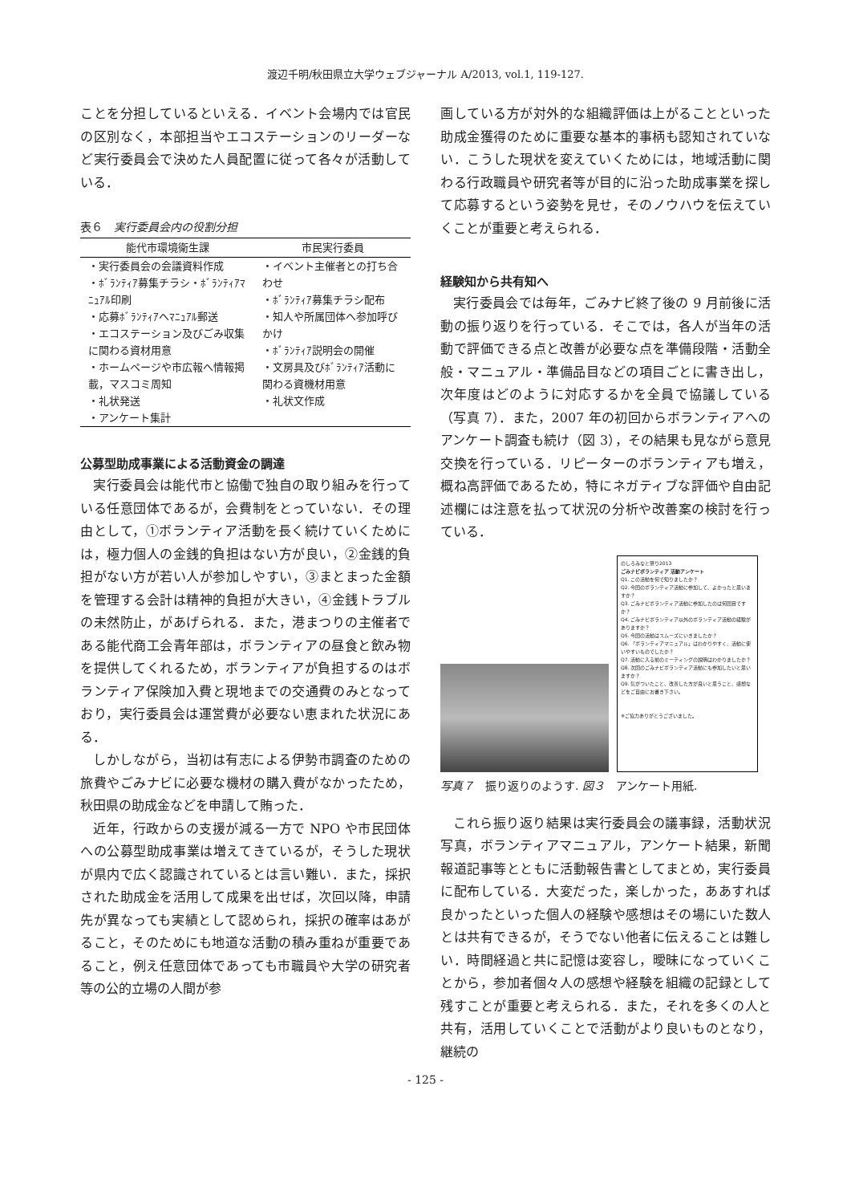渡辺千明/秋田県立大学ウェブジャーナル A/2013, vol.1, 119-127.
ことを分担しているといえる．イベント会場内では官民の区別なく，本部担当やエコステーションのリーダーなど実行委員会で決めた人員配置に従って各々が活動している．
表６　実行委員会内の役割分担
| 能代市環境衛生課 | 市民実行委員 |
| --- | --- |
| ・実行委員会の会議資料作成 ・ﾎﾞﾗﾝﾃｨｱ募集チラシ・ﾎﾞﾗﾝﾃｨｱﾏﾆｭｱﾙ印刷 ・応募ﾎﾞﾗﾝﾃｨｱへﾏﾆｭｱﾙ郵送 ・エコステーション及びごみ収集に関わる資材用意 ・ホームページや市広報へ情報掲載，マスコミ周知 ・礼状発送 ・アンケート集計 | ・イベント主催者との打ち合わせ ・ﾎﾞﾗﾝﾃｨｱ募集チラシ配布 ・知人や所属団体へ参加呼びかけ ・ﾎﾞﾗﾝﾃｨｱ説明会の開催 ・文房具及びﾎﾞﾗﾝﾃｨｱ活動に関わる資機材用意 ・礼状文作成 |
公募型助成事業による活動資金の調達
実行委員会は能代市と協働で独自の取り組みを行っている任意団体であるが，会費制をとっていない．その理由として，①ボランティア活動を長く続けていくためには，極力個人の金銭的負担はない方が良い，②金銭的負担がない方が若い人が参加しやすい，③まとまった金額を管理する会計は精神的負担が大きい，④金銭トラブルの未然防止，があげられる．また，港まつりの主催者である能代商工会青年部は，ボランティアの昼食と飲み物を提供してくれるため，ボランティアが負担するのはボランティア保険加入費と現地までの交通費のみとなっており，実行委員会は運営費が必要ない恵まれた状況にある．
しかしながら，当初は有志による伊勢市調査のための旅費やごみナビに必要な機材の購入費がなかったため，秋田県の助成金などを申請して賄った．
近年，行政からの支援が減る一方で NPO や市民団体への公募型助成事業は増えてきているが，そうした現状が県内で広く認識されているとは言い難い．また，採択された助成金を活用して成果を出せば，次回以降，申請先が異なっても実績として認められ，採択の確率はあがること，そのためにも地道な活動の積み重ねが重要であること，例え任意団体であっても市職員や大学の研究者等の公的立場の人間が参
画している方が対外的な組織評価は上がることといった助成金獲得のために重要な基本的事柄も認知されていない．こうした現状を変えていくためには，地域活動に関わる行政職員や研究者等が目的に沿った助成事業を探して応募するという姿勢を見せ，そのノウハウを伝えていくことが重要と考えられる．
経験知から共有知へ
実行委員会では毎年，ごみナビ終了後の 9 月前後に活動の振り返りを行っている．そこでは，各人が当年の活動で評価できる点と改善が必要な点を準備段階・活動全般・マニュアル・準備品目などの項目ごとに書き出し，次年度はどのように対応するかを全員で協議している（写真 7）．また，2007 年の初回からボランティアへのアンケート調査も続け（図 3），その結果も見ながら意見交換を行っている．リピーターのボランティアも増え，概ね高評価であるため，特にネガティブな評価や自由記述欄には注意を払って状況の分析や改善案の検討を行っている．
のしろみなと祭り2013
ごみナビボランティア 活動アンケート
Q1. この活動を何で知りましたか？
Q2. 今回のボランティア活動に参加して、よかったと思いますか？
Q3. ごみナビボランティア活動に参加したのは何回目ですか？
Q4. ごみナビボランティア以外のボランティア活動の経験がありますか？
Q5. 今回の活動はスムーズにいきましたか？
Q6. 「ボランティアマニュアル」はわかりやすく、活動に使いやすいものでしたか？
Q7. 活動に入る前のミーティングの説明はわかりましたか？
Q8. 次回のごみナビボランティア活動にも参加したいと思いますか？
Q9. 気がついたこと、改善した方が良いと思うこと、感想などをご自由にお書き下さい。
※ご協力ありがとうございました。
写真７　振り返りのようす. 図３　アンケート用紙.
これら振り返り結果は実行委員会の議事録，活動状況写真，ボランティアマニュアル，アンケート結果，新聞報道記事等とともに活動報告書としてまとめ，実行委員に配布している．大変だった，楽しかった，ああすれば良かったといった個人の経験や感想はその場にいた数人とは共有できるが，そうでない他者に伝えることは難しい．時間経過と共に記憶は変容し，曖昧になっていくことから，参加者個々人の感想や経験を組織の記録として残すことが重要と考えられる．また，それを多くの人と共有，活用していくことで活動がより良いものとなり，継続の
- 125 -